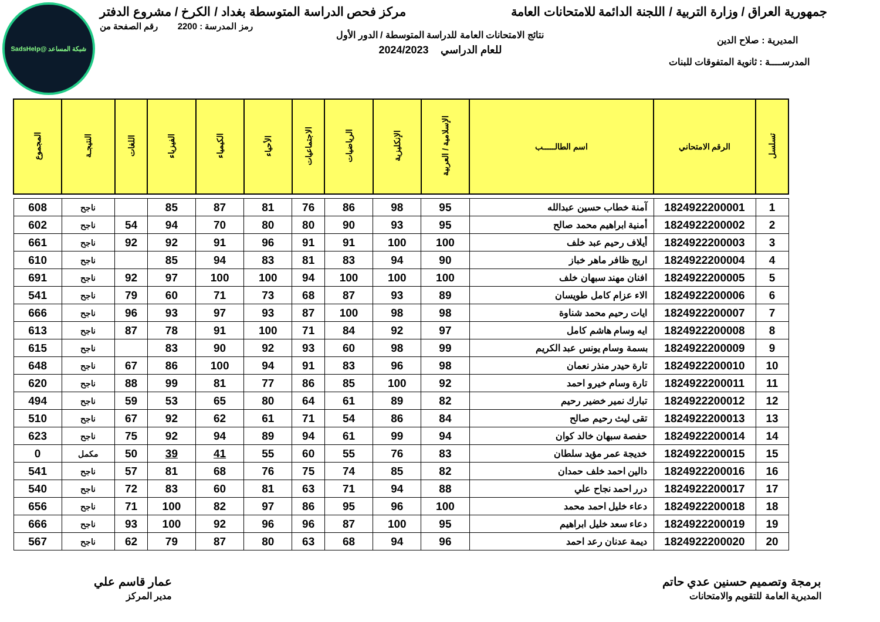شبكة المساعد @SadsHelp
جمهورية العراق / وزارة التربية / اللجنة الدائمة للامتحانات العامة
مركز فحص الدراسة المتوسطة بغداد / الكرخ / مشروع الدفتر
رمز المدرسة : 2200 رقم الصفحة من
نتائج الامتحانات العامة للدراسة المتوسطة / الدور الأول
المديرية : صلاح الدين
للعام الدراسي 2024/2023
المدرســــة : ثانوية المتفوقات للبنات
| تسلسل | الرقم الامتحاني | اسم الطالـــــب | الإسلامية / العربية | الإنكليزية | الرياضيات | الاجتماعيات | الأحياء | الكيمياء | الفيزياء | اللغات | النتيجـة | المجموع |
| --- | --- | --- | --- | --- | --- | --- | --- | --- | --- | --- | --- | --- |
| 1 | 1824922200001 | آمنة خطاب حسين عبدالله | 95 | 98 | 86 | 76 | 81 | 87 | 85 | | ناجح | 608 |
| 2 | 1824922200002 | أمنية ابراهيم محمد صالح | 95 | 93 | 90 | 80 | 80 | 70 | 94 | 54 | ناجح | 602 |
| 3 | 1824922200003 | أيلاف رحيم عبد خلف | 100 | 100 | 91 | 91 | 96 | 91 | 92 | 92 | ناجح | 661 |
| 4 | 1824922200004 | اريج ظافر ماهر خباز | 90 | 94 | 83 | 81 | 83 | 94 | 85 | | ناجح | 610 |
| 5 | 1824922200005 | افنان مهند سبهان خلف | 100 | 100 | 100 | 94 | 100 | 100 | 97 | 92 | ناجح | 691 |
| 6 | 1824922200006 | الاء عزام كامل طويسان | 89 | 93 | 87 | 68 | 73 | 71 | 60 | 79 | ناجح | 541 |
| 7 | 1824922200007 | ايات رحيم محمد شناوة | 98 | 98 | 100 | 87 | 93 | 97 | 93 | 96 | ناجح | 666 |
| 8 | 1824922200008 | ايه وسام هاشم كامل | 97 | 92 | 84 | 71 | 100 | 91 | 78 | 87 | ناجح | 613 |
| 9 | 1824922200009 | بسمة وسام يونس عبد الكريم | 99 | 98 | 60 | 93 | 92 | 90 | 83 | | ناجح | 615 |
| 10 | 1824922200010 | تارة حيدر منذر نعمان | 98 | 96 | 83 | 91 | 94 | 100 | 86 | 67 | ناجح | 648 |
| 11 | 1824922200011 | تارة وسام خيرو احمد | 92 | 100 | 85 | 86 | 77 | 81 | 99 | 88 | ناجح | 620 |
| 12 | 1824922200012 | تبارك نمير خضير رحيم | 82 | 89 | 61 | 64 | 80 | 65 | 53 | 59 | ناجح | 494 |
| 13 | 1824922200013 | تقى ليث رحيم صالح | 84 | 86 | 54 | 71 | 61 | 62 | 92 | 67 | ناجح | 510 |
| 14 | 1824922200014 | حفصة سبهان خالد كوان | 94 | 99 | 61 | 94 | 89 | 94 | 92 | 75 | ناجح | 623 |
| 15 | 1824922200015 | خديجة عمر مؤيد سلطان | 83 | 76 | 55 | 60 | 55 | 41 | 39 | 50 | مكمل | 0 |
| 16 | 1824922200016 | دالين احمد خلف حمدان | 82 | 85 | 74 | 75 | 76 | 68 | 81 | 57 | ناجح | 541 |
| 17 | 1824922200017 | درر احمد نجاح علي | 88 | 94 | 71 | 63 | 81 | 60 | 83 | 72 | ناجح | 540 |
| 18 | 1824922200018 | دعاء خليل احمد محمد | 100 | 96 | 95 | 86 | 97 | 82 | 100 | 71 | ناجح | 656 |
| 19 | 1824922200019 | دعاء سعد خليل ابراهيم | 95 | 100 | 87 | 96 | 96 | 92 | 100 | 93 | ناجح | 666 |
| 20 | 1824922200020 | ديمة عدنان رعد احمد | 96 | 94 | 68 | 63 | 80 | 87 | 79 | 62 | ناجح | 567 |
برمجة وتصميم حسنين عدي حاتم
المديرية العامة للتقويم والامتحانات
عمار قاسم علي
مدير المركز